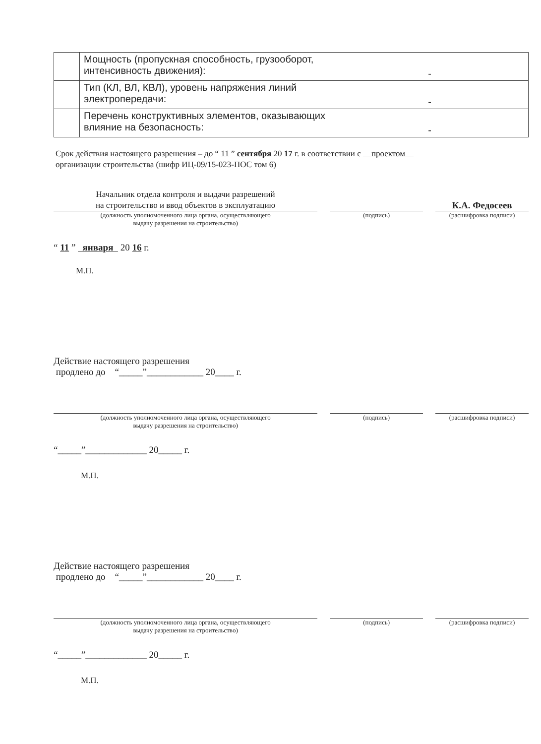| | Мощность (пропускная способность, грузооборот, интенсивность движения): | - |
| | Тип (КЛ, ВЛ, КВЛ), уровень напряжения линий электропередачи: | - |
| | Перечень конструктивных элементов, оказывающих влияние на безопасность: | - |
Срок действия настоящего разрешения – до “ 11 ” сентября 20 17 г. в соответствии с проектом
организации строительства (шифр ИЦ-09/15-023-ПОС том 6)
Начальник отдела контроля и выдачи разрешений
на строительство и ввод объектов в эксплуатацию
К.А. Федосеев
(должность уполномоченного лица органа, осуществляющего
выдачу разрешения на строительство)
(подпись) (расшифровка подписи)
“ 11 ” января 20 16 г.
М.П.
Действие настоящего разрешения
продлено до “_____”____________ 20____ г.
(должность уполномоченного лица органа, осуществляющего
выдачу разрешения на строительство)
(подпись) (расшифровка подписи)
“_____”_____________ 20_____ г.
М.П.
Действие настоящего разрешения
продлено до “_____”____________ 20____ г.
(должность уполномоченного лица органа, осуществляющего
выдачу разрешения на строительство)
(подпись) (расшифровка подписи)
“_____”_____________ 20_____ г.
М.П.